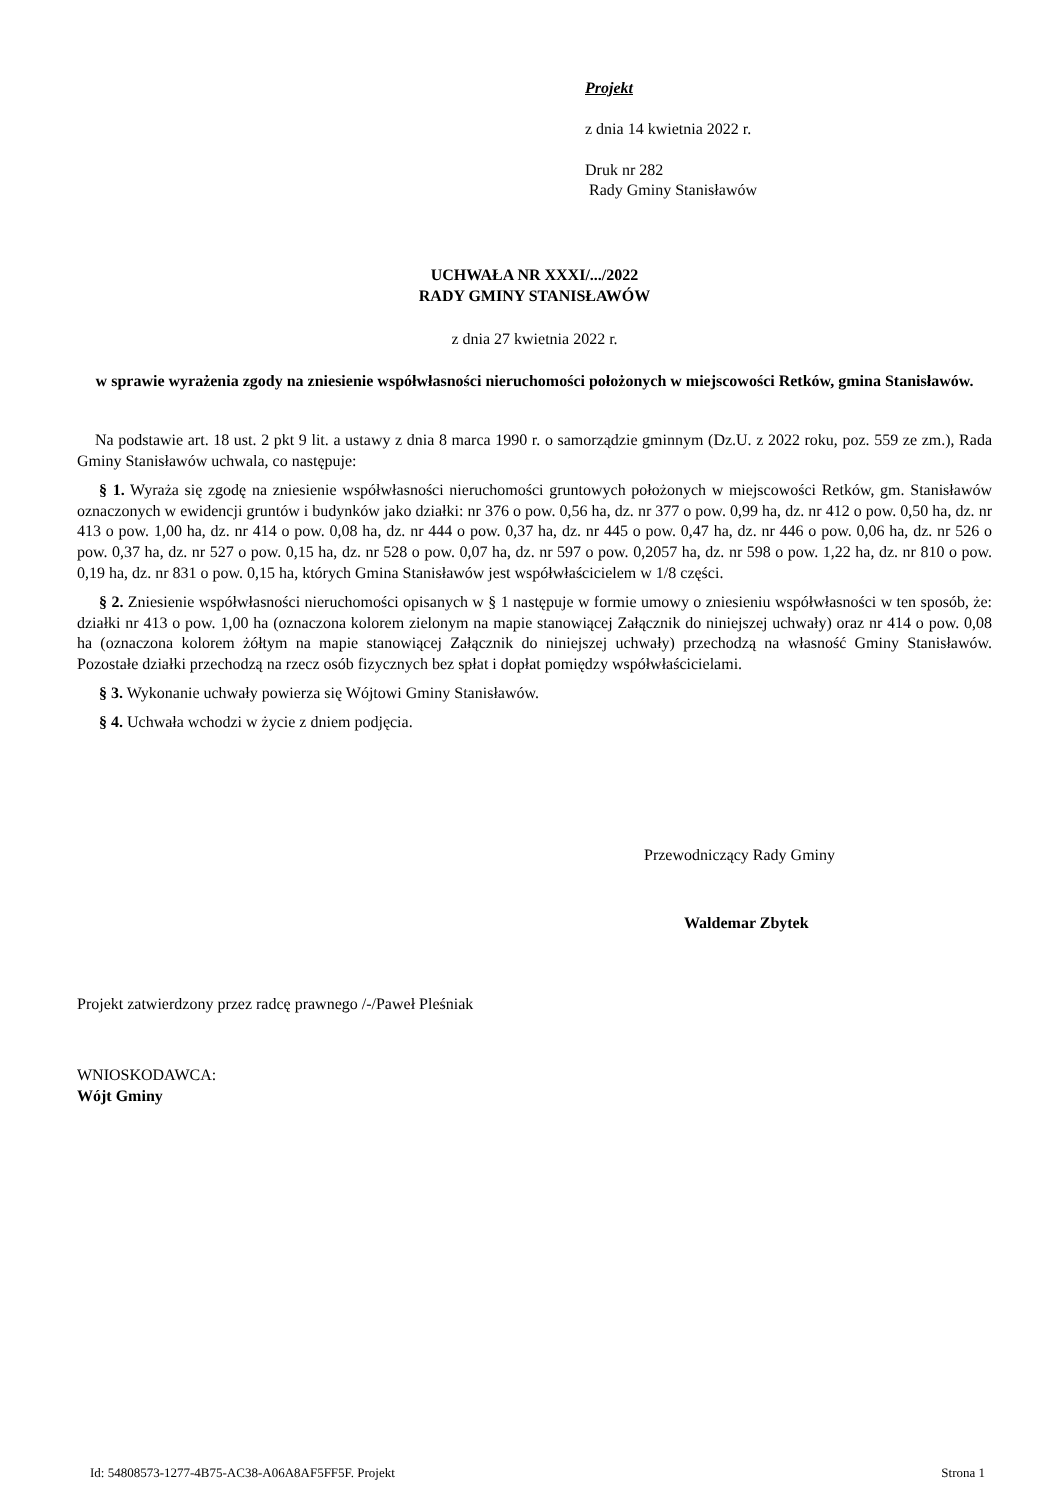Projekt
z dnia 14 kwietnia 2022 r.
Druk nr 282
Rady Gminy Stanisławów
UCHWAŁA NR XXXI/.../2022
RADY GMINY STANISŁAWÓW
z dnia 27 kwietnia 2022 r.
w sprawie wyrażenia zgody na zniesienie współwłasności nieruchomości położonych w miejscowości Retków, gmina Stanisławów.
Na podstawie art. 18 ust. 2 pkt 9 lit. a ustawy z dnia 8 marca 1990 r. o samorządzie gminnym (Dz.U. z 2022 roku, poz. 559 ze zm.), Rada Gminy Stanisławów uchwala, co następuje:
§ 1. Wyraża się zgodę na zniesienie współwłasności nieruchomości gruntowych położonych w miejscowości Retków, gm. Stanisławów oznaczonych w ewidencji gruntów i budynków jako działki: nr 376 o pow. 0,56 ha, dz. nr 377 o pow. 0,99 ha, dz. nr 412 o pow. 0,50 ha, dz. nr 413 o pow. 1,00 ha, dz. nr 414 o pow. 0,08 ha, dz. nr 444 o pow. 0,37 ha, dz. nr 445 o pow. 0,47 ha, dz. nr 446 o pow. 0,06 ha, dz. nr 526 o pow. 0,37 ha, dz. nr 527 o pow. 0,15 ha, dz. nr 528 o pow. 0,07 ha, dz. nr 597 o pow. 0,2057 ha, dz. nr 598 o pow. 1,22 ha, dz. nr 810 o pow. 0,19 ha, dz. nr 831 o pow. 0,15 ha, których Gmina Stanisławów jest współwłaścicielem w 1/8 części.
§ 2. Zniesienie współwłasności nieruchomości opisanych w § 1 następuje w formie umowy o zniesieniu współwłasności w ten sposób, że: działki nr 413 o pow. 1,00 ha (oznaczona kolorem zielonym na mapie stanowiącej Załącznik do niniejszej uchwały) oraz nr 414 o pow. 0,08 ha (oznaczona kolorem żółtym na mapie stanowiącej Załącznik do niniejszej uchwały) przechodzą na własność Gminy Stanisławów. Pozostałe działki przechodzą na rzecz osób fizycznych bez spłat i dopłat pomiędzy współwłaścicielami.
§ 3. Wykonanie uchwały powierza się Wójtowi Gminy Stanisławów.
§ 4. Uchwała wchodzi w życie z dniem podjęcia.
Przewodniczący Rady Gminy
Waldemar Zbytek
Projekt zatwierdzony przez radcę prawnego /-/Paweł Pleśniak
WNIOSKODAWCA:
Wójt Gminy
Id: 54808573-1277-4B75-AC38-A06A8AF5FF5F. Projekt Strona 1